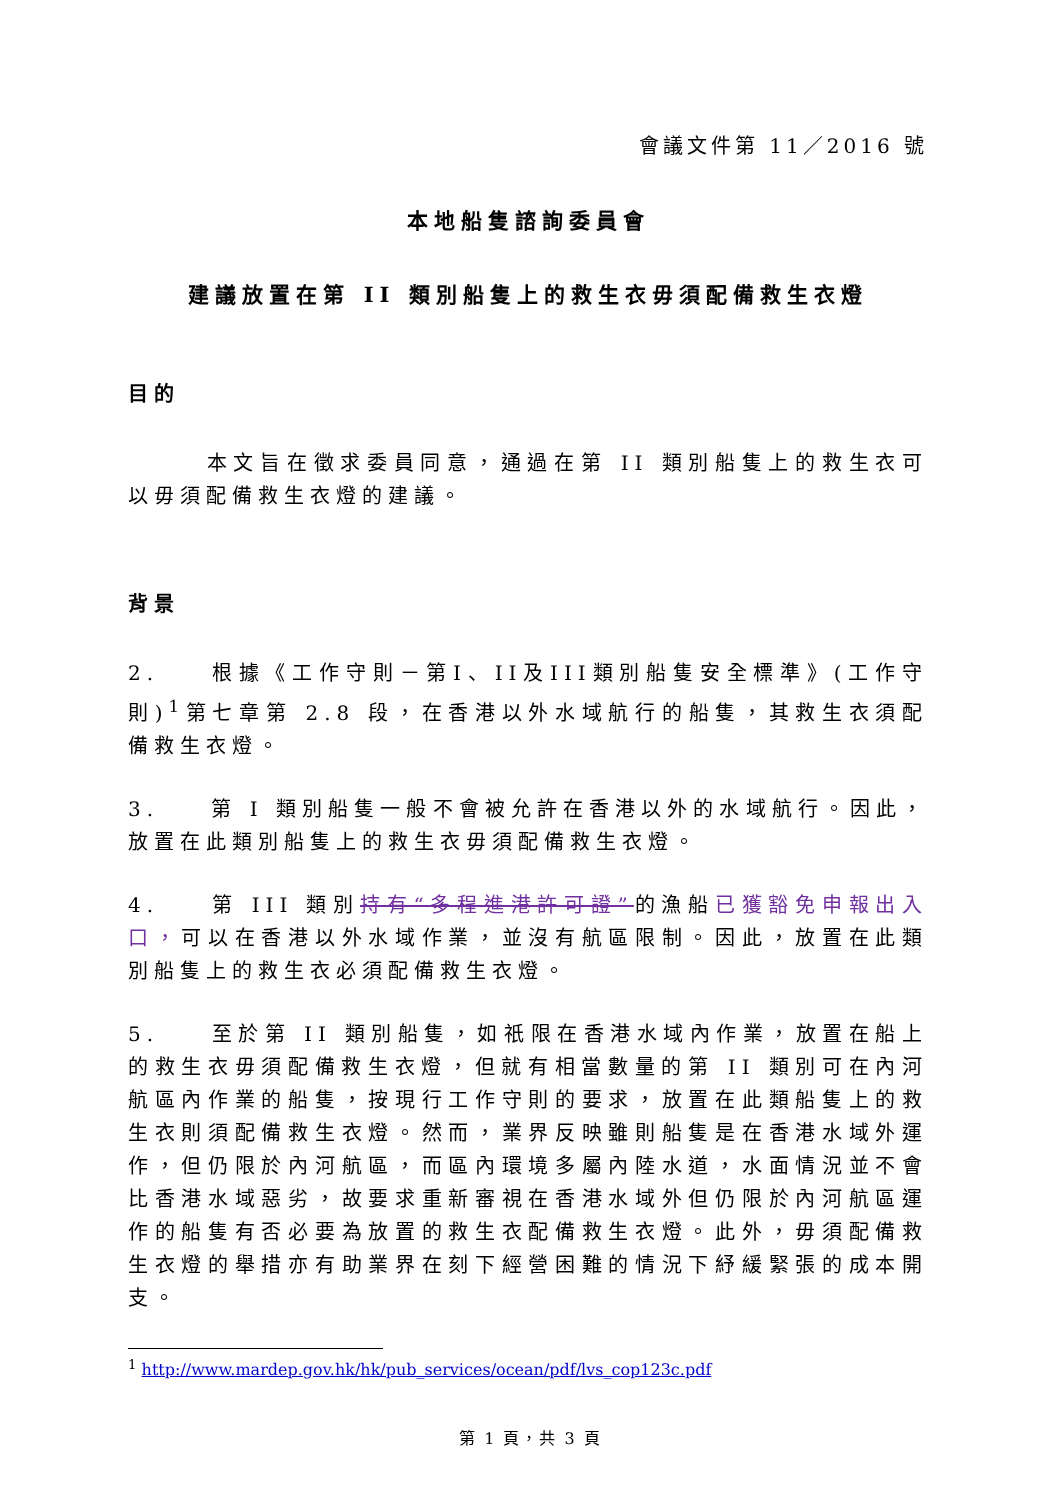會議文件第 11／2016 號
本地船隻諮詢委員會
建議放置在第 II 類別船隻上的救生衣毋須配備救生衣燈
目的
   本文旨在徵求委員同意，通過在第 II 類別船隻上的救生衣可以毋須配備救生衣燈的建議。
背景
2.  根據《工作守則－第I、II及III類別船隻安全標準》(工作守則)<sup>1</sup>第七章第 2.8 段，在香港以外水域航行的船隻，其救生衣須配備救生衣燈。
3.  第 I 類別船隻一般不會被允許在香港以外的水域航行。因此，放置在此類別船隻上的救生衣毋須配備救生衣燈。
4.  第 III 類別持有“多程進港許可證”的漁船已獲豁免申報出入口，可以在香港以外水域作業，並沒有航區限制。因此，放置在此類別船隻上的救生衣必須配備救生衣燈。
5.  至於第 II 類別船隻，如祇限在香港水域內作業，放置在船上的救生衣毋須配備救生衣燈，但就有相當數量的第 II 類別可在內河航區內作業的船隻，按現行工作守則的要求，放置在此類船隻上的救生衣則須配備救生衣燈。然而，業界反映雖則船隻是在香港水域外運作，但仍限於內河航區，而區內環境多屬內陸水道，水面情況並不會比香港水域惡劣，故要求重新審視在香港水域外但仍限於內河航區運作的船隻有否必要為放置的救生衣配備救生衣燈。此外，毋須配備救生衣燈的舉措亦有助業界在刻下經營困難的情況下紓緩緊張的成本開支。
<sup>1</sup> http://www.mardep.gov.hk/hk/pub_services/ocean/pdf/lvs_cop123c.pdf
第 1 頁，共 3 頁